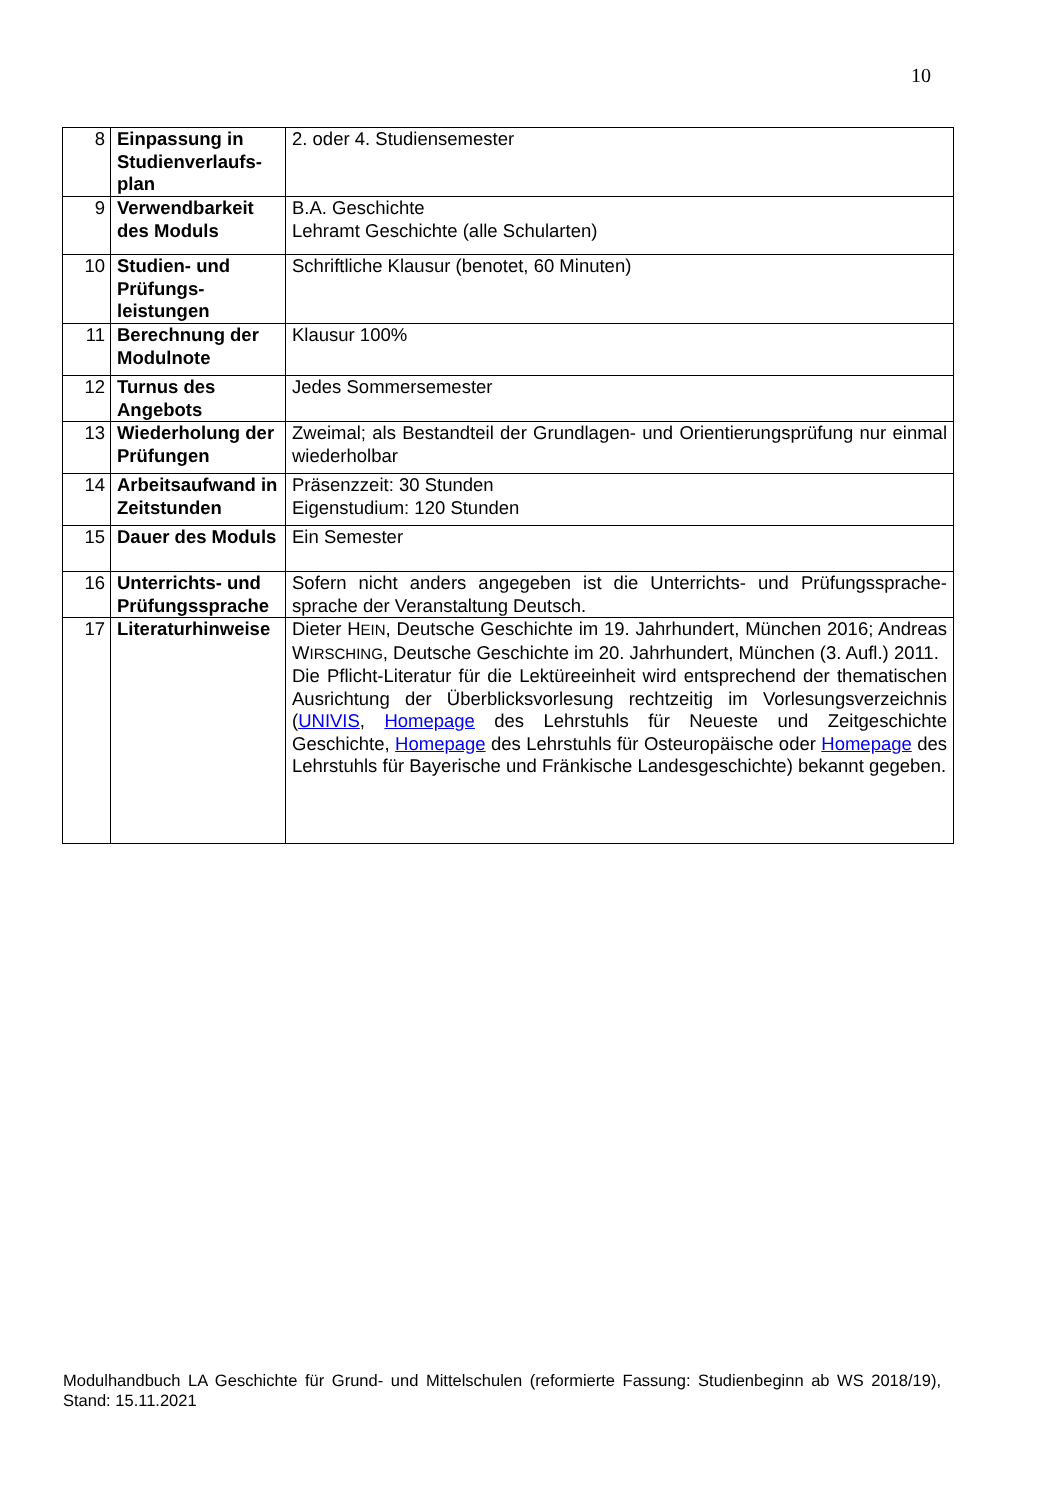10
| 8 | Einpassung in Studienverlaufs-plan | 2. oder 4. Studiensemester |
| 9 | Verwendbarkeit des Moduls | B.A. Geschichte Lehramt Geschichte (alle Schularten) |
| 10 | Studien- und Prüfungs-leistungen | Schriftliche Klausur (benotet, 60 Minuten) |
| 11 | Berechnung der Modulnote | Klausur 100% |
| 12 | Turnus des Angebots | Jedes Sommersemester |
| 13 | Wiederholung der Prüfungen | Zweimal; als Bestandteil der Grundlagen- und Orientierungsprüfung nur einmal wiederholbar |
| 14 | Arbeitsaufwand in Zeitstunden | Präsenzzeit: 30 Stunden Eigenstudium: 120 Stunden |
| 15 | Dauer des Moduls | Ein Semester |
| 16 | Unterrichts- und Prüfungssprache | Sofern nicht anders angegeben ist die Unterrichts- und Prüfungssprache-sprache der Veranstaltung Deutsch. |
| 17 | Literaturhinweise | Dieter H EIN , Deutsche Geschichte im 19. Jahrhundert, München 2016; Andreas W IRSCHING , Deutsche Geschichte im 20. Jahrhundert, München (3. Aufl.) 2011. Die Pflicht-Literatur für die Lektüreeinheit wird entsprechend der thematischen Ausrichtung der Überblicksvorlesung rechtzeitig im Vorlesungsverzeichnis ( UNIVIS , Homepage des Lehrstuhls für Neueste und Zeitgeschichte Geschichte, Homepage des Lehrstuhls für Osteuropäische oder Homepage des Lehrstuhls für Bayerische und Fränkische Landesgeschichte) bekannt gegeben. |
Modulhandbuch LA Geschichte für Grund- und Mittelschulen (reformierte Fassung: Studienbeginn ab WS 2018/19), Stand: 15.11.2021